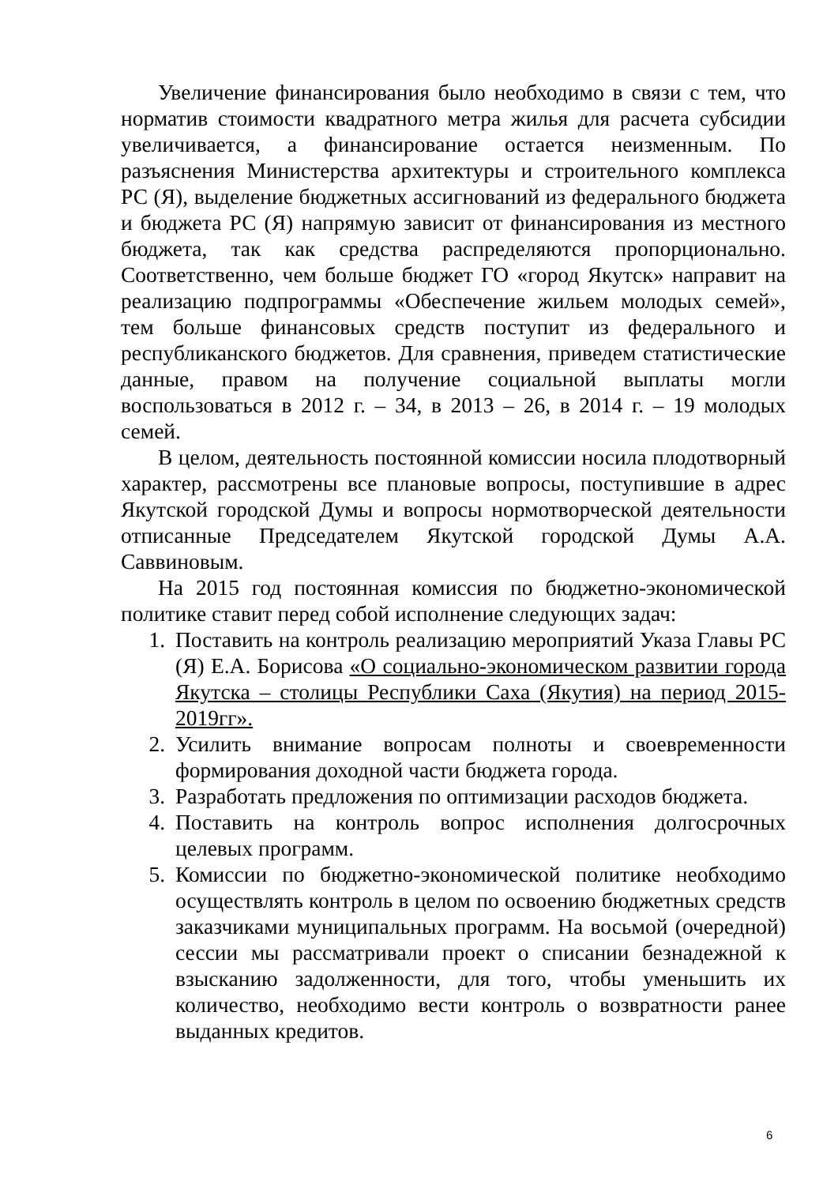Увеличение финансирования было необходимо в связи с тем, что норматив стоимости квадратного метра жилья для расчета субсидии увеличивается, а финансирование остается неизменным. По разъяснения Министерства архитектуры и строительного комплекса РС (Я), выделение бюджетных ассигнований из федерального бюджета и бюджета РС (Я) напрямую зависит от финансирования из местного бюджета, так как средства распределяются пропорционально. Соответственно, чем больше бюджет ГО «город Якутск» направит на реализацию подпрограммы «Обеспечение жильем молодых семей», тем больше финансовых средств поступит из федерального и республиканского бюджетов. Для сравнения, приведем статистические данные, правом на получение социальной выплаты могли воспользоваться в 2012 г. – 34, в 2013 – 26, в 2014 г. – 19 молодых семей.
В целом, деятельность постоянной комиссии носила плодотворный характер, рассмотрены все плановые вопросы, поступившие в адрес Якутской городской Думы и вопросы нормотворческой деятельности отписанные Председателем Якутской городской Думы А.А. Саввиновым.
На 2015 год постоянная комиссия по бюджетно-экономической политике ставит перед собой исполнение следующих задач:
1. Поставить на контроль реализацию мероприятий Указа Главы РС (Я) Е.А. Борисова «О социально-экономическом развитии города Якутска – столицы Республики Саха (Якутия) на период 2015-2019гг».
2. Усилить внимание вопросам полноты и своевременности формирования доходной части бюджета города.
3. Разработать предложения по оптимизации расходов бюджета.
4. Поставить на контроль вопрос исполнения долгосрочных целевых программ.
5. Комиссии по бюджетно-экономической политике необходимо осуществлять контроль в целом по освоению бюджетных средств заказчиками муниципальных программ. На восьмой (очередной) сессии мы рассматривали проект о списании безнадежной к взысканию задолженности, для того, чтобы уменьшить их количество, необходимо вести контроль о возвратности ранее выданных кредитов.
6